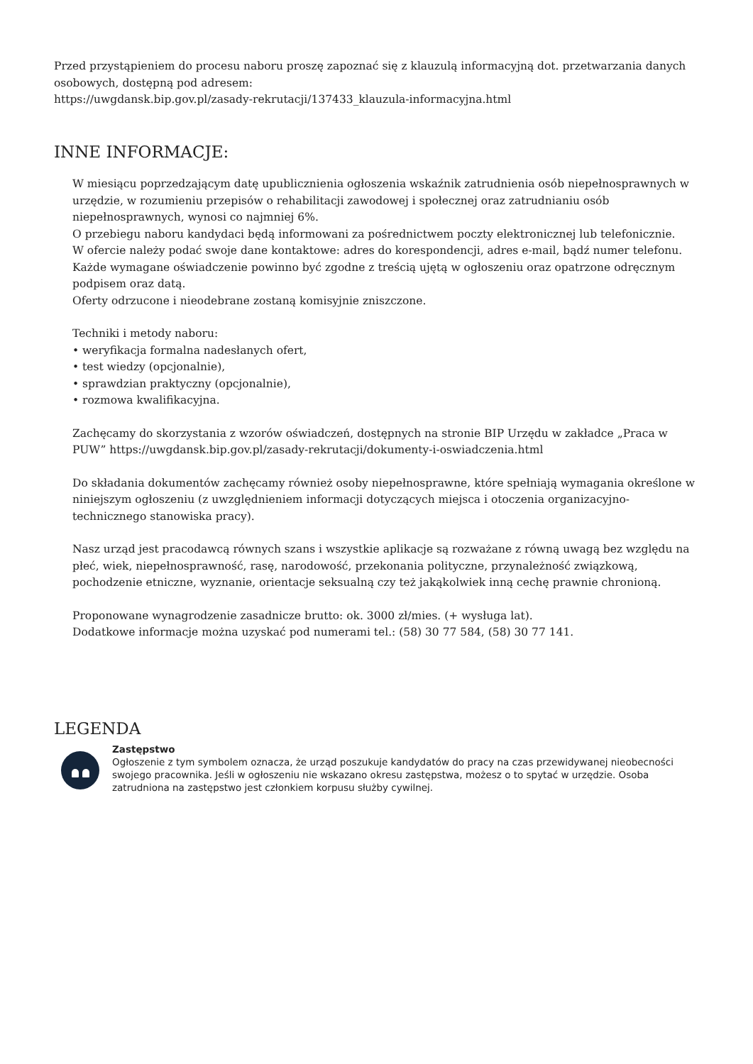Przed przystąpieniem do procesu naboru proszę zapoznać się z klauzulą informacyjną dot. przetwarzania danych osobowych, dostępną pod adresem:
https://uwgdansk.bip.gov.pl/zasady-rekrutacji/137433_klauzula-informacyjna.html
INNE INFORMACJE:
W miesiącu poprzedzającym datę upublicznienia ogłoszenia wskaźnik zatrudnienia osób niepełnosprawnych w urzędzie, w rozumieniu przepisów o rehabilitacji zawodowej i społecznej oraz zatrudnianiu osób niepełnosprawnych, wynosi co najmniej 6%.
O przebiegu naboru kandydaci będą informowani za pośrednictwem poczty elektronicznej lub telefonicznie.
W ofercie należy podać swoje dane kontaktowe: adres do korespondencji, adres e-mail, bądź numer telefonu.
Każde wymagane oświadczenie powinno być zgodne z treścią ujętą w ogłoszeniu oraz opatrzone odręcznym podpisem oraz datą.
Oferty odrzucone i nieodebrane zostaną komisyjnie zniszczone.
Techniki i metody naboru:
• weryfikacja formalna nadesłanych ofert,
• test wiedzy (opcjonalnie),
• sprawdzian praktyczny (opcjonalnie),
• rozmowa kwalifikacyjna.
Zachęcamy do skorzystania z wzorów oświadczeń, dostępnych na stronie BIP Urzędu w zakładce „Praca w PUW” https://uwgdansk.bip.gov.pl/zasady-rekrutacji/dokumenty-i-oswiadczenia.html
Do składania dokumentów zachęcamy również osoby niepełnosprawne, które spełniają wymagania określone w niniejszym ogłoszeniu (z uwzględnieniem informacji dotyczących miejsca i otoczenia organizacyjno-technicznego stanowiska pracy).
Nasz urząd jest pracodawcą równych szans i wszystkie aplikacje są rozważane z równą uwagą bez względu na płeć, wiek, niepełnosprawność, rasę, narodowość, przekonania polityczne, przynależność związkową, pochodzenie etniczne, wyznanie, orientacje seksualną czy też jakąkolwiek inną cechę prawnie chronioną.
Proponowane wynagrodzenie zasadnicze brutto: ok. 3000 zł/mies. (+ wysługa lat).
Dodatkowe informacje można uzyskać pod numerami tel.: (58) 30 77 584, (58) 30 77 141.
LEGENDA
Zastępstwo
Ogłoszenie z tym symbolem oznacza, że urząd poszukuje kandydatów do pracy na czas przewidywanej nieobecności swojego pracownika. Jeśli w ogłoszeniu nie wskazano okresu zastępstwa, możesz o to spytać w urzędzie. Osoba zatrudniona na zastępstwo jest członkiem korpusu służby cywilnej.